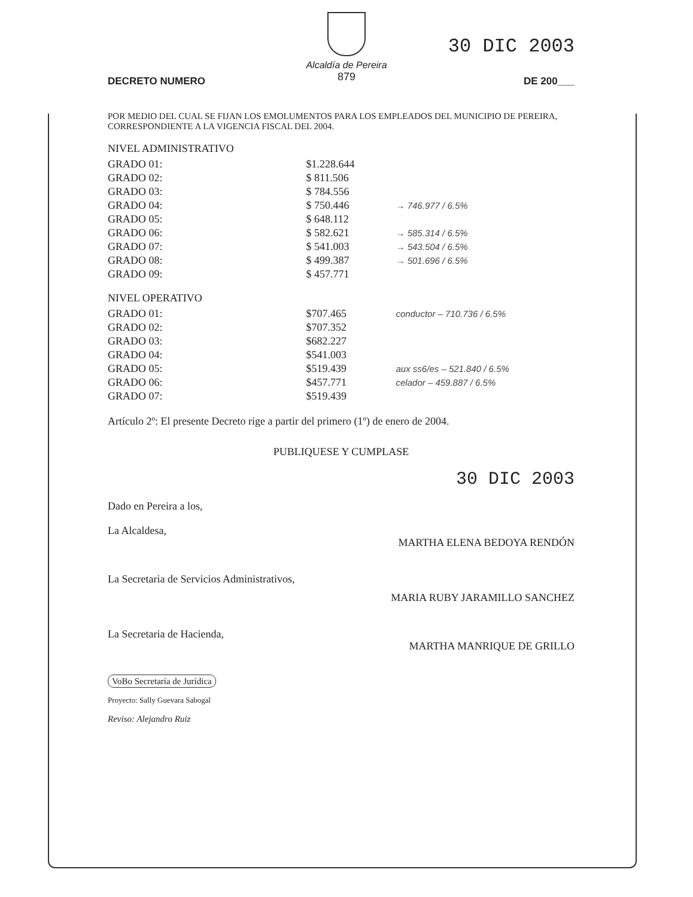Alcaldía de Pereira
879
30 DIC 2003
DECRETO NUMERO DE 200___
POR MEDIO DEL CUAL SE FIJAN LOS EMOLUMENTOS PARA LOS EMPLEADOS DEL MUNICIPIO DE PEREIRA, CORRESPONDIENTE A LA VIGENCIA FISCAL DEL 2004.
NIVEL ADMINISTRATIVO
| GRADO 01: | $1.228.644 | |
| GRADO 02: | $ 811.506 | |
| GRADO 03: | $ 784.556 | |
| GRADO 04: | $ 750.446 | → 746.977 / 6.5% |
| GRADO 05: | $ 648.112 | |
| GRADO 06: | $ 582.621 | → 585.314 / 6.5% |
| GRADO 07: | $ 541.003 | → 543.504 / 6.5% |
| GRADO 08: | $ 499.387 | → 501.696 / 6.5% |
| GRADO 09: | $ 457.771 | |
NIVEL OPERATIVO
| GRADO 01: | $707.465 | conductor – 710.736 / 6.5% |
| GRADO 02: | $707.352 | |
| GRADO 03: | $682.227 | |
| GRADO 04: | $541.003 | |
| GRADO 05: | $519.439 | aux ss6/es – 521.840 / 6.5% |
| GRADO 06: | $457.771 | celador – 459.887 / 6.5% |
| GRADO 07: | $519.439 | |
Artículo 2º: El presente Decreto rige a partir del primero (1º) de enero de 2004.
PUBLIQUESE Y CUMPLASE
30 DIC 2003
Dado en Pereira a los,
La Alcaldesa, MARTHA ELENA BEDOYA RENDÓN
La Secretaria de Servicios Administrativos,
MARIA RUBY JARAMILLO SANCHEZ
La Secretaria de Hacienda, MARTHA MANRIQUE DE GRILLO
VoBo Secretaría de Jurídica
Proyecto: Sally Guevara Sabogal
Reviso: Alejandro Ruiz